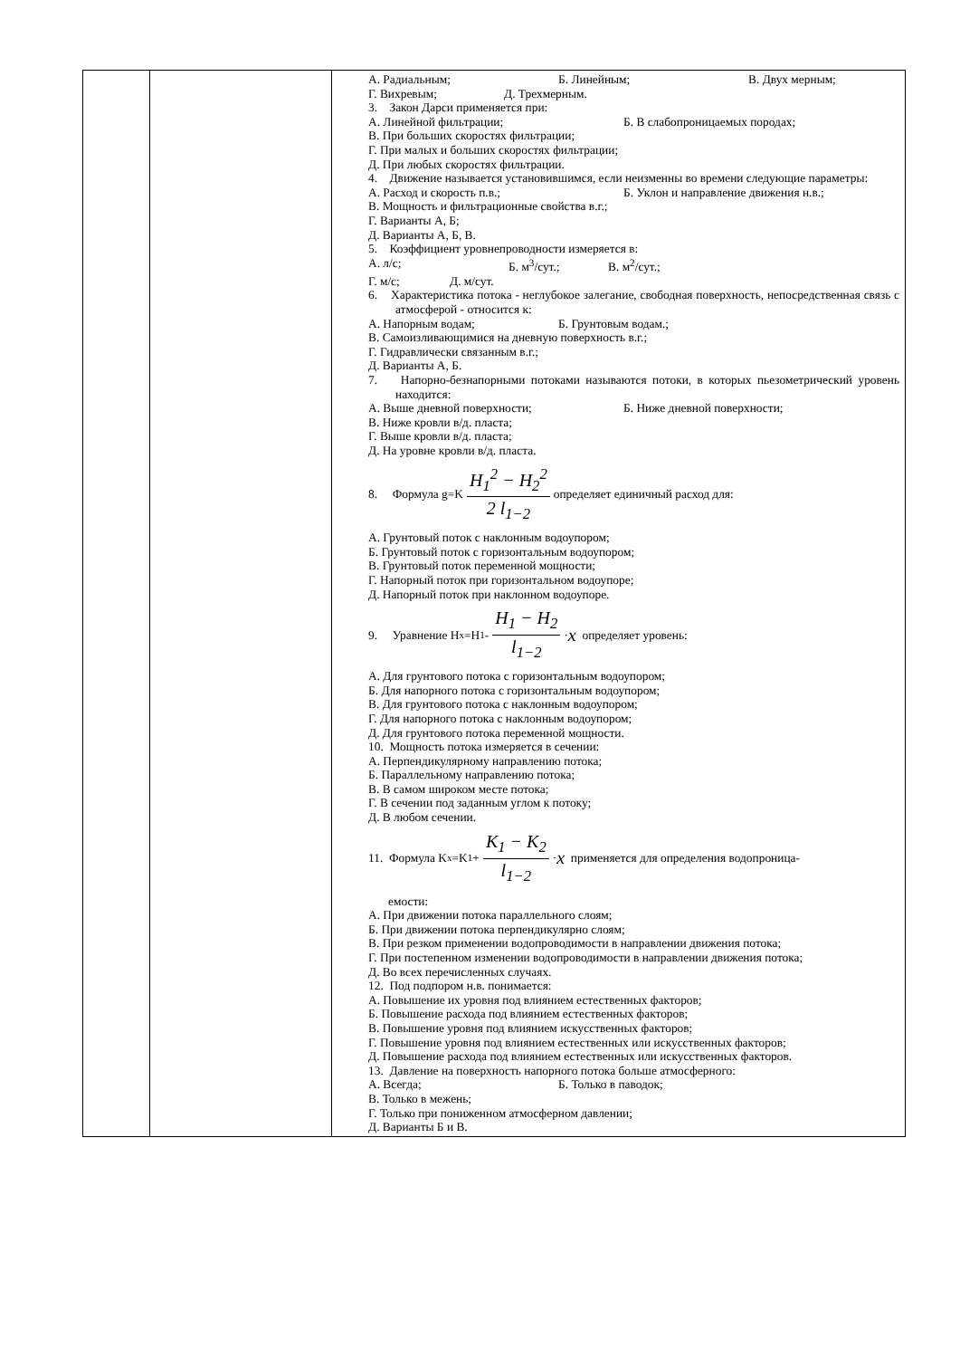| | | А. Радиальным; Б. Линейным; В. Двух мерным; Г. Вихревым; Д. Трехмерным. 3. Закон Дарси применяется при: А. Линейной фильтрации; Б. В слабопроницаемых породах; В. При больших скоростях фильтрации; Г. При малых и больших скоростях фильтрации; Д. При любых скоростях фильтрации. 4. Движение называется установившимся, если неизменны во времени следующие параметры: А. Расход и скорость п.в.; Б. Уклон и направление движения н.в.; В. Мощность и фильтрационные свойства в.г.; Г. Варианты А, Б; Д. Варианты А, Б, В. 5. Коэффициент уровнепроводности измеряется в: А. л/с; Б. м<sup>3</sup>/сут.; В. м<sup>2</sup>/сут.; Г. м/с; Д. м/сут. 6. Характеристика потока - неглубокое залегание, свободная поверхность, непосредственная связь с атмосферой - относится к: А. Напорным водам; Б. Грунтовым водам.; В. Самоизливающимися на дневную поверхность в.г.; Г. Гидравлически связанным в.г.; Д. Варианты А, Б. 7. Напорно-безнапорными потоками называются потоки, в которых пьезометрический уровень находится: А. Выше дневной поверхности; Б. Ниже дневной поверхности; В. Ниже кровли в/д. пласта; Г. Выше кровли в/д. пласта; Д. На уровне кровли в/д. пласта. 8. Формула g=K H<sub>1</sub><sup>2</sup> − H<sub>2</sub><sup>2</sup> 2 l<sub>1−2</sub> определяет единичный расход для: А. Грунтовый поток с наклонным водоупором; Б. Грунтовый поток с горизонтальным водоупором; В. Грунтовый поток переменной мощности; Г. Напорный поток при горизонтальном водоупоре; Д. Напорный поток при наклонном водоупоре. 9. Уравнение H<sub>x</sub>=H<sub>1</sub>- H<sub>1</sub> − H<sub>2</sub> l<sub>1−2</sub> · x определяет уровень: А. Для грунтового потока с горизонтальным водоупором; Б. Для напорного потока с горизонтальным водоупором; В. Для грунтового потока с наклонным водоупором; Г. Для напорного потока с наклонным водоупором; Д. Для грунтового потока переменной мощности. 10. Мощность потока измеряется в сечении: А. Перпендикулярному направлению потока; Б. Параллельному направлению потока; В. В самом широком месте потока; Г. В сечении под заданным углом к потоку; Д. В любом сечении. 11. Формула K<sub>x</sub>=K<sub>1</sub>+ K<sub>1</sub> − K<sub>2</sub> l<sub>1−2</sub> · x применяется для определения водопроница- емости: А. При движении потока параллельного слоям; Б. При движении потока перпендикулярно слоям; В. При резком применении водопроводимости в направлении движения потока; Г. При постепенном изменении водопроводимости в направлении движения потока; Д. Во всех перечисленных случаях. 12. Под подпором н.в. понимается: А. Повышение их уровня под влиянием естественных факторов; Б. Повышение расхода под влиянием естественных факторов; В. Повышение уровня под влиянием искусственных факторов; Г. Повышение уровня под влиянием естественных или искусственных факторов; Д. Повышение расхода под влиянием естественных или искусственных факторов. 13. Давление на поверхность напорного потока больше атмосферного: А. Всегда; Б. Только в паводок; В. Только в межень; Г. Только при пониженном атмосферном давлении; Д. Варианты Б и В. |